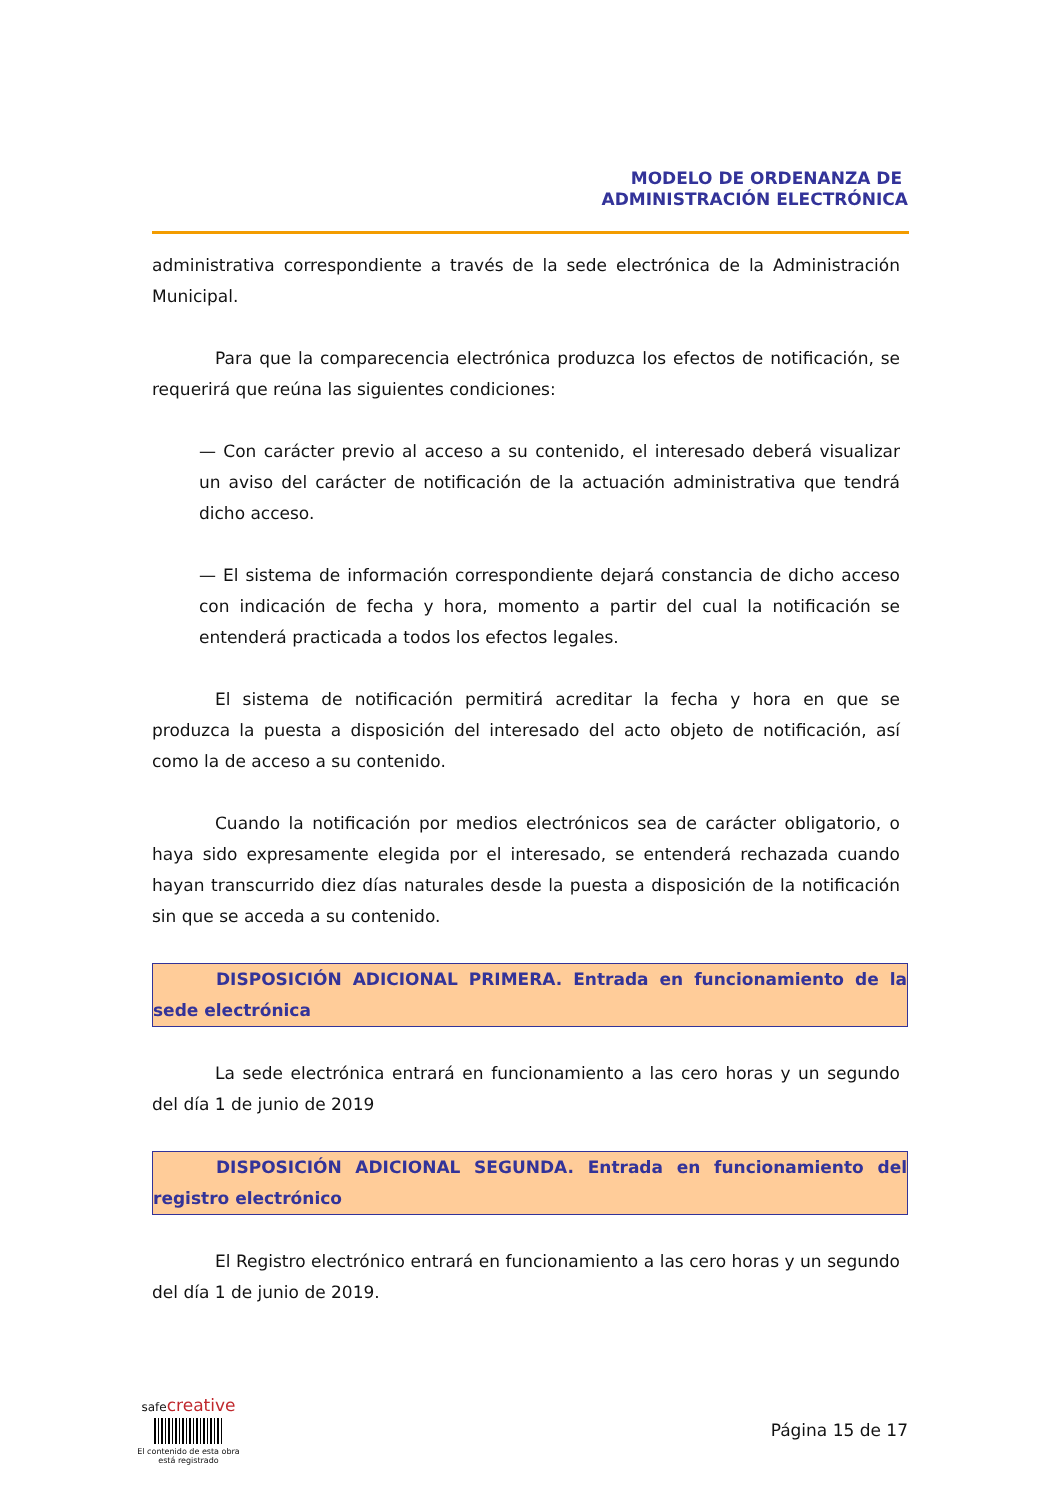MODELO DE ORDENANZA DE
ADMINISTRACIÓN ELECTRÓNICA
administrativa correspondiente a través de la sede electrónica de la Administración Municipal.
Para que la comparecencia electrónica produzca los efectos de notificación, se requerirá que reúna las siguientes condiciones:
— Con carácter previo al acceso a su contenido, el interesado deberá visualizar un aviso del carácter de notificación de la actuación administrativa que tendrá dicho acceso.
— El sistema de información correspondiente dejará constancia de dicho acceso con indicación de fecha y hora, momento a partir del cual la notificación se entenderá practicada a todos los efectos legales.
El sistema de notificación permitirá acreditar la fecha y hora en que se produzca la puesta a disposición del interesado del acto objeto de notificación, así como la de acceso a su contenido.
Cuando la notificación por medios electrónicos sea de carácter obligatorio, o haya sido expresamente elegida por el interesado, se entenderá rechazada cuando hayan transcurrido diez días naturales desde la puesta a disposición de la notificación sin que se acceda a su contenido.
DISPOSICIÓN ADICIONAL PRIMERA. Entrada en funcionamiento de la sede electrónica
La sede electrónica entrará en funcionamiento a las cero horas y un segundo del día 1 de junio de 2019
DISPOSICIÓN ADICIONAL SEGUNDA. Entrada en funcionamiento del registro electrónico
El Registro electrónico entrará en funcionamiento a las cero horas y un segundo del día 1 de junio de 2019.
safe creative
El contenido de esta obra
está registrado
Página 15 de 17